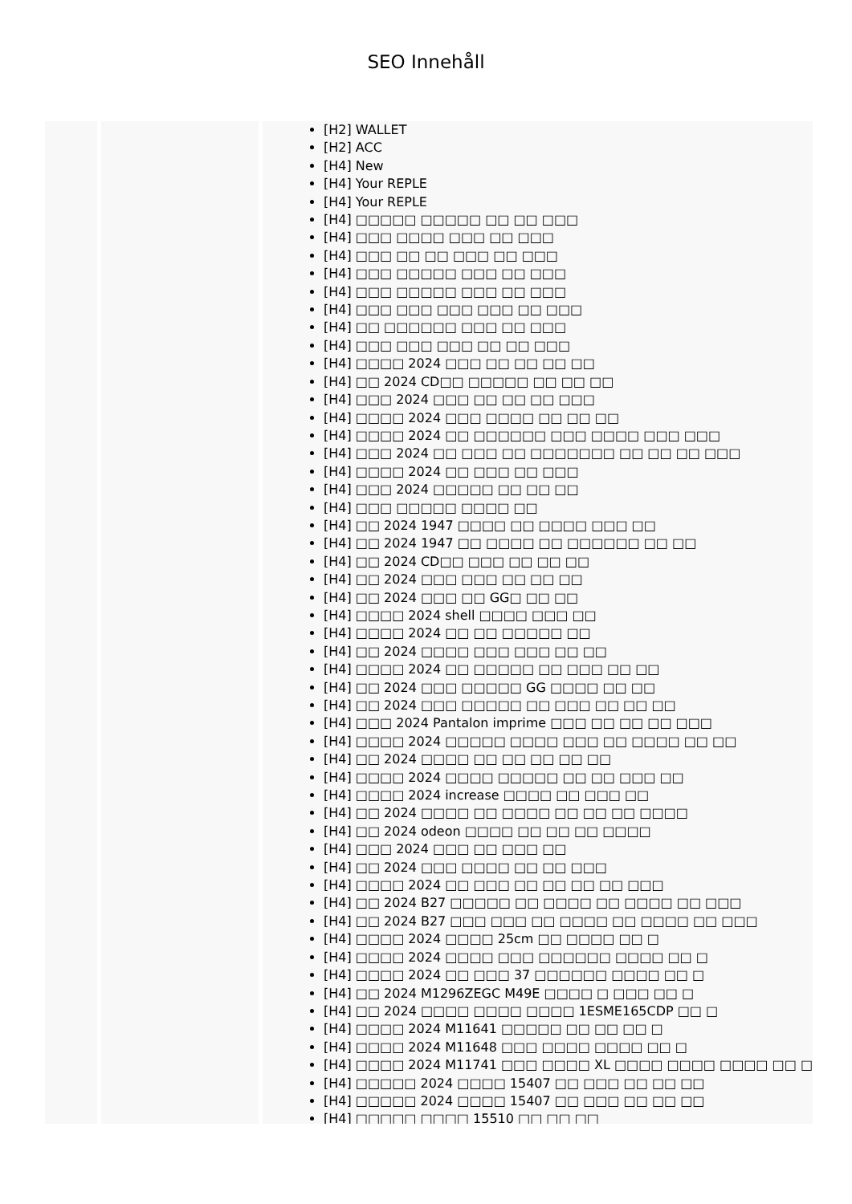SEO Innehåll
[H2] WALLET
[H2] ACC
[H4] New
[H4] Your REPLE
[H4] Your REPLE
[H4] □□□□□ □□□□□ □□ □□ □□□
[H4] □□□ □□□□ □□□ □□ □□□
[H4] □□□ □□ □□ □□□ □□ □□□
[H4] □□□ □□□□□ □□□ □□ □□□
[H4] □□□ □□□□□ □□□ □□ □□□
[H4] □□□ □□□ □□□ □□□ □□ □□□
[H4] □□ □□□□□□ □□□ □□ □□□
[H4] □□□ □□□ □□□ □□ □□ □□□
[H4] □□□□ 2024 □□□ □□ □□ □□ □□
[H4] □□ 2024 CD□□ □□□□□ □□ □□ □□
[H4] □□□ 2024 □□□ □□ □□ □□ □□□
[H4] □□□□ 2024 □□□ □□□□ □□ □□ □□
[H4] □□□□ 2024 □□ □□□□□□ □□□ □□□□ □□□ □□□
[H4] □□□ 2024 □□ □□□ □□ □□□□□□□ □□ □□ □□ □□□
[H4] □□□□ 2024 □□ □□□ □□ □□□
[H4] □□□ 2024 □□□□□ □□ □□ □□
[H4] □□□ □□□□□ □□□□ □□
[H4] □□ 2024 1947 □□□□ □□ □□□□ □□□ □□
[H4] □□ 2024 1947 □□ □□□□ □□ □□□□□□ □□ □□
[H4] □□ 2024 CD□□ □□□ □□ □□ □□
[H4] □□ 2024 □□□ □□□ □□ □□ □□
[H4] □□ 2024 □□□ □□ GG□ □□ □□
[H4] □□□□ 2024 shell □□□□ □□□ □□
[H4] □□□□ 2024 □□ □□ □□□□□ □□
[H4] □□ 2024 □□□□ □□□ □□□ □□ □□
[H4] □□□□ 2024 □□ □□□□□ □□ □□□ □□ □□
[H4] □□ 2024 □□□ □□□□□ GG □□□□ □□ □□
[H4] □□ 2024 □□□ □□□□□ □□ □□□ □□ □□ □□
[H4] □□□ 2024 Pantalon imprime □□□ □□ □□ □□ □□□
[H4] □□□□ 2024 □□□□□ □□□□ □□□ □□ □□□□ □□ □□
[H4] □□ 2024 □□□□ □□ □□ □□ □□ □□
[H4] □□□□ 2024 □□□□ □□□□□ □□ □□ □□□ □□
[H4] □□□□ 2024 increase □□□□ □□ □□□ □□
[H4] □□ 2024 □□□□ □□ □□□□ □□ □□ □□ □□□□
[H4] □□ 2024 odeon □□□□ □□ □□ □□ □□□□
[H4] □□□ 2024 □□□ □□ □□□ □□
[H4] □□ 2024 □□□ □□□□ □□ □□ □□□
[H4] □□□□ 2024 □□ □□□ □□ □□ □□ □□ □□□
[H4] □□ 2024 B27 □□□□□ □□ □□□□ □□ □□□□ □□ □□□
[H4] □□ 2024 B27 □□□ □□□ □□ □□□□ □□ □□□□ □□ □□□
[H4] □□□□ 2024 □□□□ 25cm □□ □□□□ □□ □
[H4] □□□□ 2024 □□□□ □□□ □□□□□□ □□□□ □□ □
[H4] □□□□ 2024 □□ □□□ 37 □□□□□□ □□□□ □□ □
[H4] □□ 2024 M1296ZEGC M49E □□□□ □ □□□ □□ □
[H4] □□ 2024 □□□□ □□□□ □□□□ 1ESME165CDP □□ □
[H4] □□□□ 2024 M11641 □□□□□ □□ □□ □□ □
[H4] □□□□ 2024 M11648 □□□ □□□□ □□□□ □□ □
[H4] □□□□ 2024 M11741 □□□ □□□□ XL □□□□ □□□□ □□□□ □□ □
[H4] □□□□□ 2024 □□□□ 15407 □□ □□□ □□ □□ □□
[H4] □□□□□ 2024 □□□□ 15407 □□ □□□ □□ □□ □□
[H4] □□□□□ □□□□ 15510 □□ □□ □□